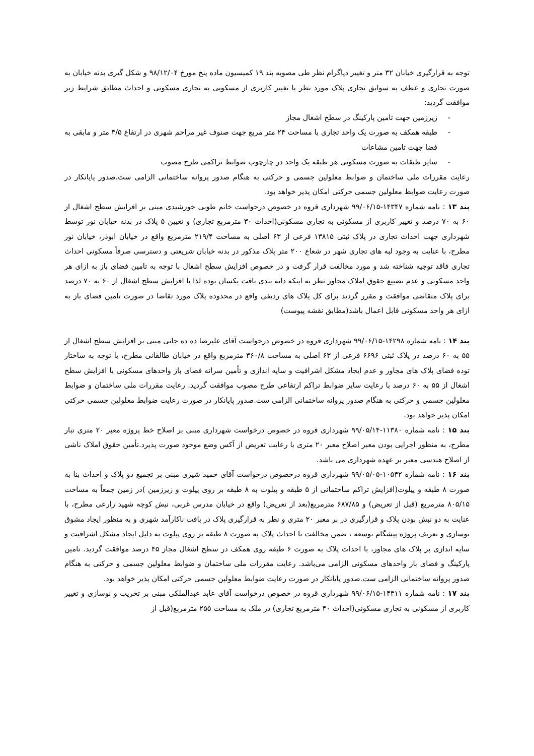توجه به قرارگیری خیابان ۳۲ متر و تغییر دیاگرام نظر طی مصوبه بند ۱۹ کمیسیون ماده پنج مورخ ۹۸/۱۲/۰۴ و شکل گیری بدنه خیابان به صورت تجاری و عطف به سوابق تجاری پلاک مورد نظر با تغییر کاربری از مسکونی به تجاری مسکونی و احداث مطابق شرایط زیر موافقت گردید:
- زیرزمین جهت تامین پارکینگ در سطح اشغال مجاز
- طبقه همکف به صورت یک واحد تجاری با مساحت ۲۴ متر مربع جهت صنوف غیر مزاحم شهری در ارتفاع ۳/۵ متر و مابقی به فضا جهت تامین مشاعات
- سایر طبقات به صورت مسکونی هر طبقه یک واحد در چارچوب ضوابط تراکمی طرح مصوب
رعایت مقررات ملی ساختمان و ضوابط معلولین جسمی و حرکتی به هنگام صدور پروانه ساختمانی الزامی ست.صدور پایانکار در صورت رعایت ضوابط معلولین جسمی حرکتی امکان پذیر خواهد بود.
بند ۱۳ : نامه شماره ۱۴۳۴۷-۹۹/۰۶/۱۵ شهرداری قروه در خصوص درخواست خانم طوبی خورشیدی مبنی بر افزایش سطح اشغال از ۶۰ به ۷۰ درصد و تغییر کاربری از مسکونی به تجاری مسکونی(احداث ۳۰ مترمربع تجاری) و تعیین ۵ پلاک در بدنه خیابان نور توسط شهرداری جهت احداث تجاری در پلاک ثبتی ۱۳۸۱۵ فرعی از ۶۳ اصلی به مساحت ۲۱۹/۴ مترمربع واقع در خیابان ابوذر، خیابان نور مطرح، با عنایت به وجود لبه های تجاری شهر در شعاع ۲۰۰ متر پلاک مذکور در بدنه خیابان شریعتی و دسترسی صرفاً مسکونی احداث تجاری فاقد توجیه شناخته شد و مورد مخالفت قرار گرفت و در خصوص افزایش سطح اشغال با توجه به تامین فضای باز به ازای هر واحد مسکونی و عدم تضییع حقوق املاک مجاور نظر به اینکه دانه بندی بافت یکسان بوده لذا با افزایش سطح اشغال از ۶۰ به ۷۰ درصد برای پلاک متقاضی موافقت و مقرر گردید برای کل پلاک های ردیفی واقع در محدوده پلاک مورد تقاضا در صورت تامین فضای باز به ازای هر واحد مسکونی قابل اعمال باشد(مطابق نقشه پیوست)
بند ۱۴ : نامه شماره ۱۴۲۹۸-۹۹/۰۶/۱۵ شهرداری قروه در خصوص درخواست آقای علیرضا ده ده جانی مبنی بر افزایش سطح اشغال از ۵۵ به ۶۰ درصد در پلاک ثبتی ۶۶۹۶ فرعی از ۶۳ اصلی به مساحت ۳۶۰/۸ مترمربع واقع در خیابان طالقانی مطرح، با توجه به ساختار توده فضای پلاک های مجاور و عدم ایجاد مشکل اشرافیت و سایه اندازی و تأمین سرانه فضای باز واحدهای مسکونی با افزایش سطح اشغال از ۵۵ به ۶۰ درصد با رعایت سایر ضوابط تراکم ارتفاعی طرح مصوب موافقت گردید. رعایت مقررات ملی ساختمان و ضوابط معلولین جسمی و حرکتی به هنگام صدور پروانه ساختمانی الزامی ست.صدور پایانکار در صورت رعایت ضوابط معلولین جسمی حرکتی امکان پذیر خواهد بود.
بند ۱۵ : نامه شماره ۱۱۳۸۰-۹۹/۰۵/۱۴ شهرداری قروه در خصوص درخواست شهرداری مبنی بر اصلاح خط پروژه معبر ۲۰ متری تبار مطرح، به منظور اجرایی بودن معبر اصلاح معبر ۲۰ متری با رعایت تعریض از آکس وضع موجود صورت پذیرد.تأمین حقوق املاک ناشی از اصلاح هندسی معبر بر عهده شهرداری می باشد.
بند ۱۶ : نامه شماره ۱۰۵۴۲-۹۹/۰۵/۰۵ شهرداری قروه درخصوص درخواست آقای حمید شیری مبنی بر تجمیع دو پلاک و احداث بنا به صورت ۸ طبقه و پیلوت(افزایش تراکم ساختمانی از ۵ طبقه و پیلوت به ۸ طبقه بر روی پیلوت و زیرزمین )در زمین جمعاً به مساحت ۸۰۵/۱۵ مترمربع (قبل از تعریض) و ۶۸۷/۸۵ مترمربع(بعد از تعریض) واقع در خیابان مدرس غربی، نبش کوچه شهید زارعی مطرح، با عنایت به دو نبش بودن پلاک و قرارگیری در بر معبر ۲۰ متری و نظر به قرارگیری پلاک در بافت ناکارآمد شهری و به منظور ایجاد مشوق نوسازی و تعریف پروژه پیشگام توسعه ، ضمن مخالفت با احداث پلاک به صورت ۸ طبقه بر روی پیلوت به دلیل ایجاد مشکل اشرافیت و سایه اندازی بر پلاک های مجاور، با احداث پلاک به صورت ۶ طبقه روی همکف در سطح اشغال مجاز ۴۵ درصد موافقت گردید. تامین پارکینگ و فضای باز واحدهای مسکونی الزامی می‌باشد. رعایت مقررات ملی ساختمان و ضوابط معلولین جسمی و حرکتی به هنگام صدور پروانه ساختمانی الزامی ست.صدور پایانکار در صورت رعایت ضوابط معلولین جسمی حرکتی امکان پذیر خواهد بود.
بند ۱۷ : نامه شماره ۱۴۳۱۱-۹۹/۰۶/۱۵ شهرداری قروه در خصوص درخواست آقای عابد عبدالملکی مبنی بر تخریب و نوسازی و تغییر کاربری از مسکونی به تجاری مسکونی(احداث ۴۰ مترمربع تجاری) در ملک به مساحت ۲۵۵ مترمربع(قبل از